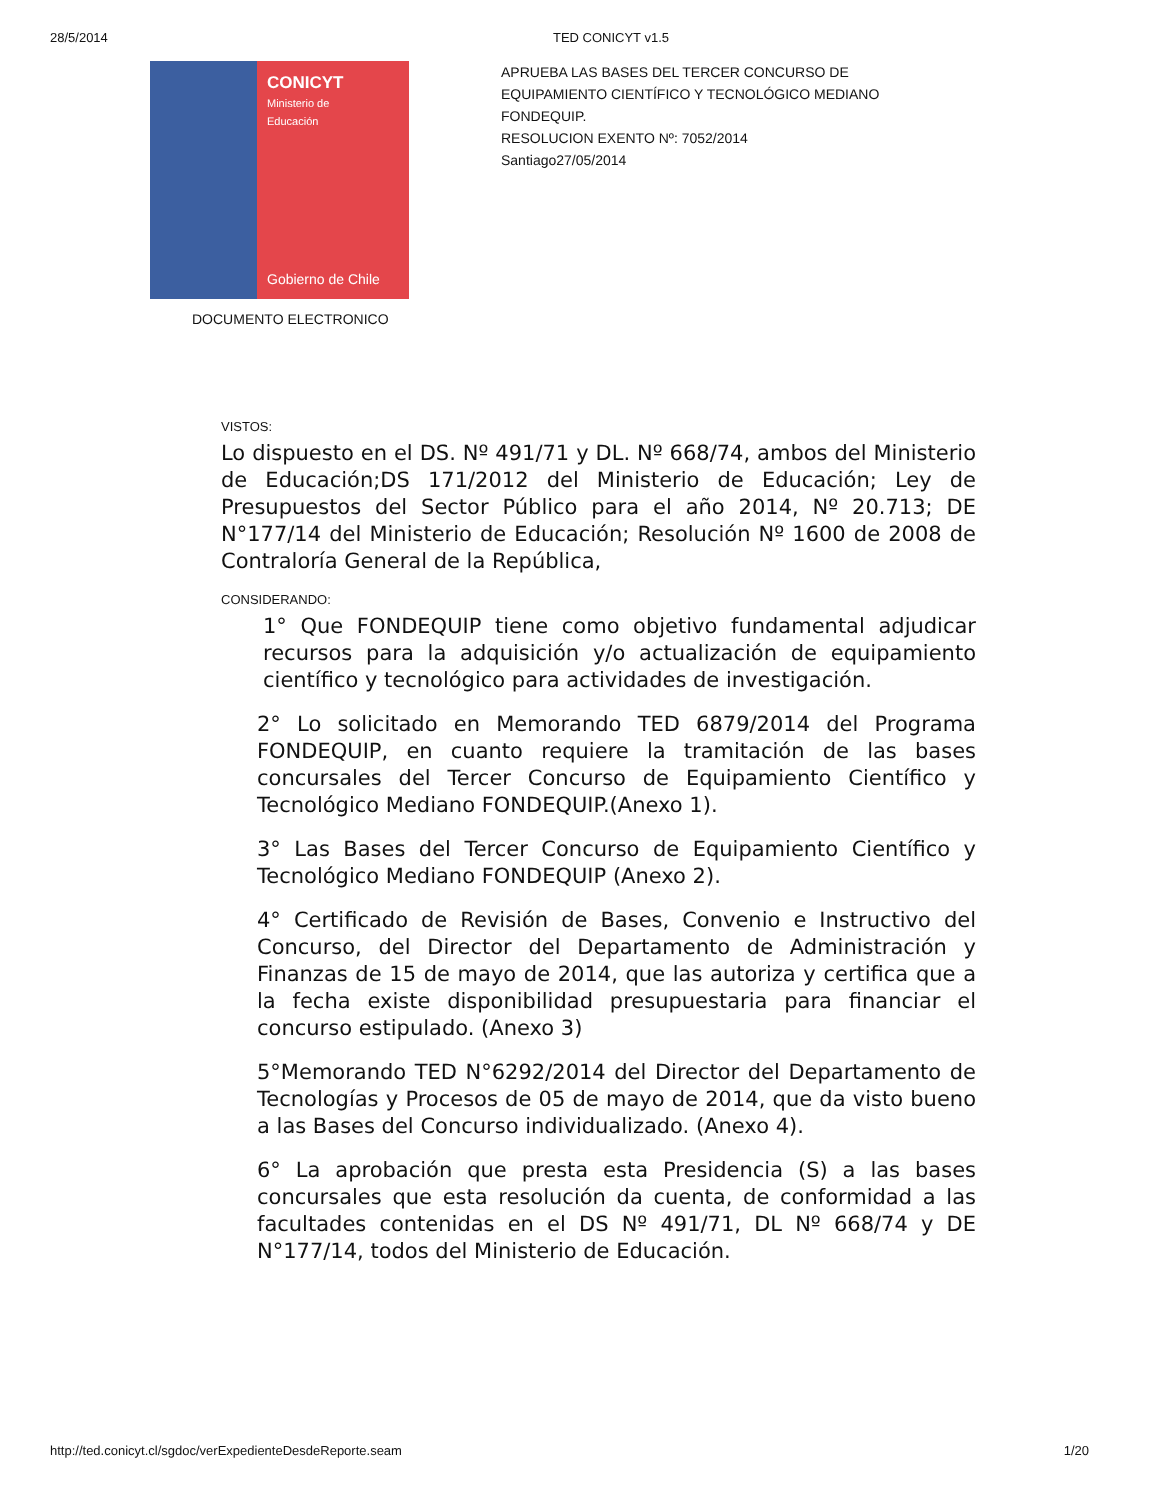28/5/2014 TED CONICYT v1.5
CONICYT
Ministerio de
Educación
Gobierno de Chile
APRUEBA LAS BASES DEL TERCER CONCURSO DE EQUIPAMIENTO CIENTÍFICO Y TECNOLÓGICO MEDIANO FONDEQUIP.
RESOLUCION EXENTO Nº: 7052/2014
Santiago27/05/2014
DOCUMENTO ELECTRONICO
VISTOS:
Lo dispuesto en el DS. Nº 491/71 y DL. Nº 668/74, ambos del Ministerio de Educación;DS 171/2012 del Ministerio de Educación; Ley de Presupuestos del Sector Público para el año 2014, Nº 20.713; DE N°177/14 del Ministerio de Educación; Resolución Nº 1600 de 2008 de Contraloría General de la República,
CONSIDERANDO:
1° Que FONDEQUIP tiene como objetivo fundamental adjudicar recursos para la adquisición y/o actualización de equipamiento científico y tecnológico para actividades de investigación.
2° Lo solicitado en Memorando TED 6879/2014 del Programa FONDEQUIP, en cuanto requiere la tramitación de las bases concursales del Tercer Concurso de Equipamiento Científico y Tecnológico Mediano FONDEQUIP.(Anexo 1).
3° Las Bases del Tercer Concurso de Equipamiento Científico y Tecnológico Mediano FONDEQUIP (Anexo 2).
4° Certificado de Revisión de Bases, Convenio e Instructivo del Concurso, del Director del Departamento de Administración y Finanzas de 15 de mayo de 2014, que las autoriza y certifica que a la fecha existe disponibilidad presupuestaria para financiar el concurso estipulado. (Anexo 3)
5°Memorando TED N°6292/2014 del Director del Departamento de Tecnologías y Procesos de 05 de mayo de 2014, que da visto bueno a las Bases del Concurso individualizado. (Anexo 4).
6° La aprobación que presta esta Presidencia (S) a las bases concursales que esta resolución da cuenta, de conformidad a las facultades contenidas en el DS Nº 491/71, DL Nº 668/74 y DE N°177/14, todos del Ministerio de Educación.
http://ted.conicyt.cl/sgdoc/verExpedienteDesdeReporte.seam 1/20